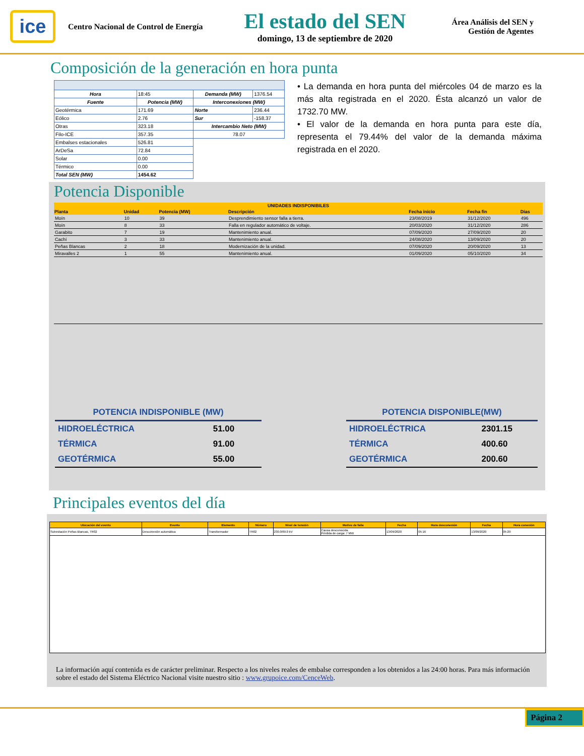ice
Centro Nacional de Control de Energía
El estado del SEN
domingo, 13 de septiembre de 2020
Área Análisis del SEN y
Gestión de Agentes
Composición de la generación en hora punta
| Hora | 18:45 | Demanda (MW) | 1376.54 |
| Fuente | Potencia (MW) | Interconexiones (MW) | |
| Geotérmica | 171.69 | Norte | 236.44 |
| Eólico | 2.76 | Sur | -158.37 |
| Otras | 323.18 | Intercambio Neto (MW) | |
| Filo-ICE | 357.35 | 78.07 | |
| Embalses estacionales | 526.81 | | |
| ArDeSa | 72.84 | | |
| Solar | 0.00 | | |
| Térmico | 0.00 | | |
| Total SEN (MW) | 1454.62 | | |
• La demanda en hora punta del miércoles 04 de marzo es la más alta registrada en el 2020. Ésta alcanzó un valor de 1732.70 MW.
• El valor de la demanda en hora punta para este día, representa el 79.44% del valor de la demanda máxima registrada en el 2020.
Potencia Disponible
| UNIDADES INDISPONIBILES | | | | | | |
| --- | --- | --- | --- | --- | --- | --- |
| Planta | Unidad | Potencia (MW) | Descripción | Fecha inicio | Fecha fin | Días |
| Moín | 10 | 39 | Desprendimiento sensor falla a tierra. | 23/08/2019 | 31/12/2020 | 496 |
| Moín | 8 | 33 | Falla en regulador automático de voltaje. | 20/03/2020 | 31/12/2020 | 286 |
| Garabito | 7 | 19 | Mantenimiento anual. | 07/09/2020 | 27/09/2020 | 20 |
| Cachí | 3 | 33 | Mantenimiento anual. | 24/08/2020 | 13/09/2020 | 20 |
| Peñas Blancas | 2 | 18 | Modernización de la unidad. | 07/09/2020 | 20/09/2020 | 13 |
| Miravalles 2 | 1 | 55 | Mantenimiento anual. | 01/09/2020 | 05/10/2020 | 34 |
| POTENCIA INDISPONIBLE (MW) | |
| HIDROELÉCTRICA | 51.00 |
| TÉRMICA | 91.00 |
| GEOTÉRMICA | 55.00 |
| POTENCIA DISPONIBLE(MW) | |
| HIDROELÉCTRICA | 2301.15 |
| TÉRMICA | 400.60 |
| GEOTÉRMICA | 200.60 |
Principales eventos del día
| Ubicación del evento | Evento | Elemento | Número | Nivel de tensión | Motivo de falla | Fecha | Hora desconexión | Fecha | Hora conexión |
| --- | --- | --- | --- | --- | --- | --- | --- | --- | --- |
| Subestación Peñas Blancas, TR02 | Desconexión automática | Transformador | TR02 | 230.0/69.0 kV | Causa desconocida. Pérdida de carga: 7 MW | 13/09/2020 | 05:16 | 13/09/2020 | 05:20 |
La información aquí contenida es de carácter preliminar. Respecto a los niveles reales de embalse corresponden a los obtenidos a las 24:00 horas. Para más información sobre el estado del Sistema Eléctrico Nacional visite nuestro sitio : www.grupoice.com/CenceWeb.
Página 2